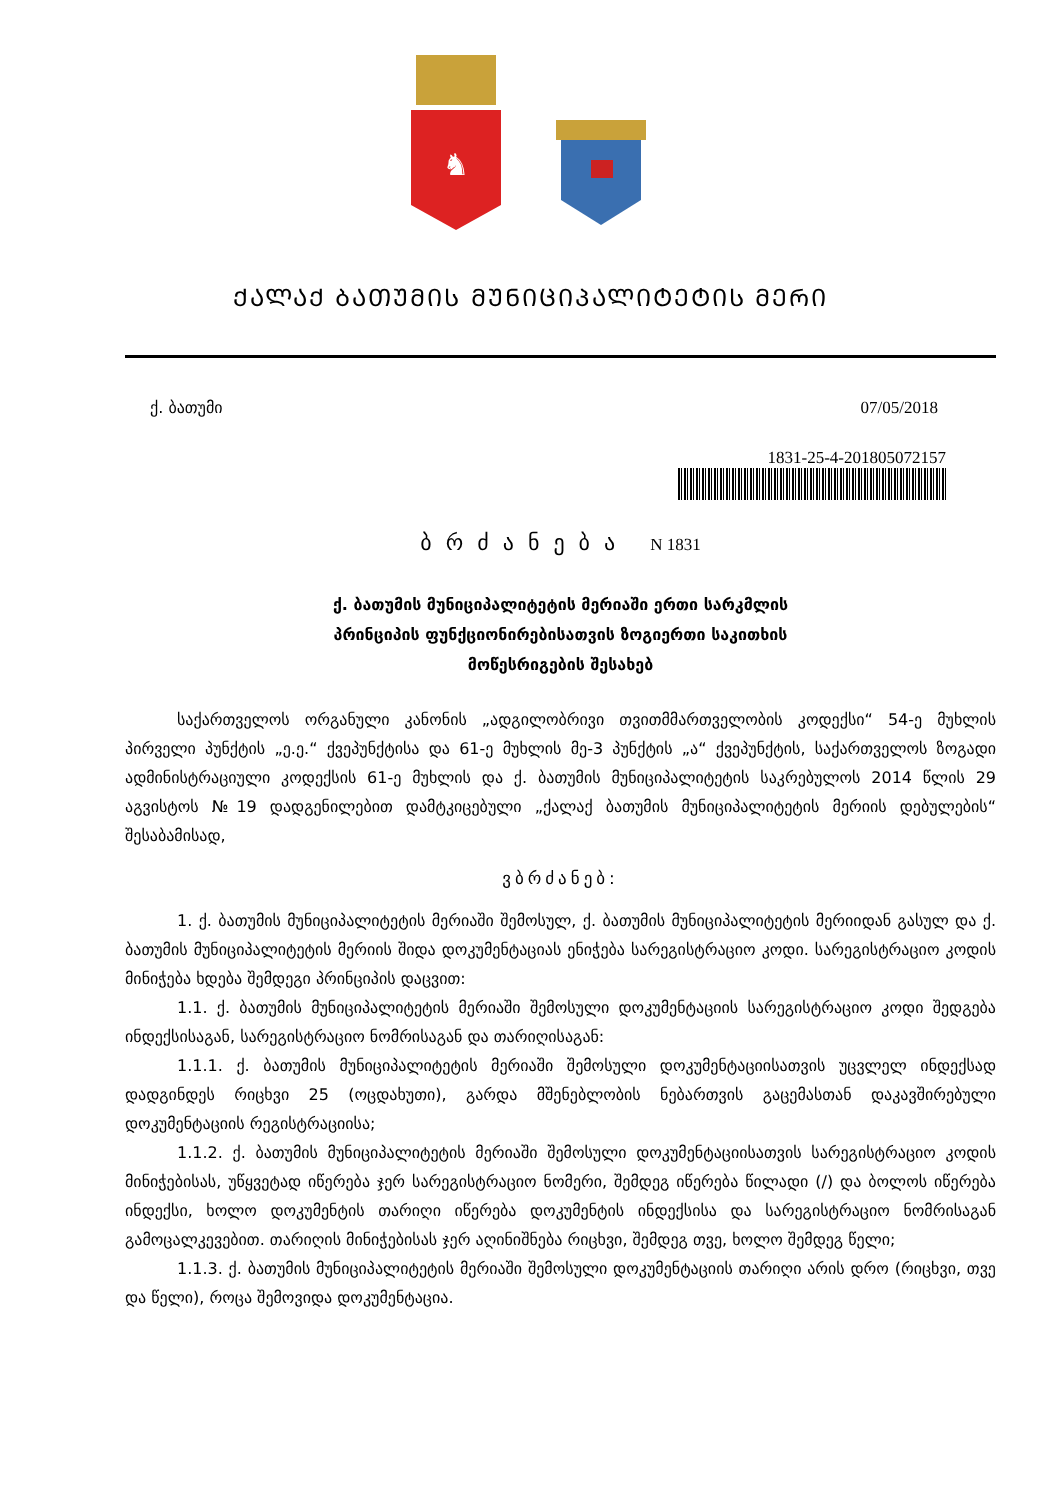♞
ᲥᲐᲚᲐᲥ ᲑᲐᲗᲣᲛᲘᲡ ᲛᲣᲜᲘᲪᲘᲞᲐᲚᲘᲢᲔᲢᲘᲡ ᲛᲔᲠᲘ
ქ. ბათუმი 07/05/2018
1831-25-4-201805072157
ბრძანება N 1831
ქ. ბათუმის მუნიციპალიტეტის მერიაში ერთი სარკმლის
პრინციპის ფუნქციონირებისათვის ზოგიერთი საკითხის
მოწესრიგების შესახებ
საქართველოს ორგანული კანონის „ადგილობრივი თვითმმართველობის კოდექსი“ 54-ე მუხლის პირველი პუნქტის „ე.ე.“ ქვეპუნქტისა და 61-ე მუხლის მე-3 პუნქტის „ა“ ქვეპუნქტის, საქართველოს ზოგადი ადმინისტრაციული კოდექსის 61-ე მუხლის და ქ. ბათუმის მუნიციპალიტეტის საკრებულოს 2014 წლის 29 აგვისტოს №19 დადგენილებით დამტკიცებული „ქალაქ ბათუმის მუნიციპალიტეტის მერიის დებულების“ შესაბამისად,
ვბრძანებ:
1. ქ. ბათუმის მუნიციპალიტეტის მერიაში შემოსულ, ქ. ბათუმის მუნიციპალიტეტის მერიიდან გასულ და ქ. ბათუმის მუნიციპალიტეტის მერიის შიდა დოკუმენტაციას ენიჭება სარეგისტრაციო კოდი. სარეგისტრაციო კოდის მინიჭება ხდება შემდეგი პრინციპის დაცვით:
1.1. ქ. ბათუმის მუნიციპალიტეტის მერიაში შემოსული დოკუმენტაციის სარეგისტრაციო კოდი შედგება ინდექსისაგან, სარეგისტრაციო ნომრისაგან და თარიღისაგან:
1.1.1. ქ. ბათუმის მუნიციპალიტეტის მერიაში შემოსული დოკუმენტაციისათვის უცვლელ ინდექსად დადგინდეს რიცხვი 25 (ოცდახუთი), გარდა მშენებლობის ნებართვის გაცემასთან დაკავშირებული დოკუმენტაციის რეგისტრაციისა;
1.1.2. ქ. ბათუმის მუნიციპალიტეტის მერიაში შემოსული დოკუმენტაციისათვის სარეგისტრაციო კოდის მინიჭებისას, უწყვეტად იწერება ჯერ სარეგისტრაციო ნომერი, შემდეგ იწერება წილადი (/) და ბოლოს იწერება ინდექსი, ხოლო დოკუმენტის თარიღი იწერება დოკუმენტის ინდექსისა და სარეგისტრაციო ნომრისაგან გამოცალკევებით. თარიღის მინიჭებისას ჯერ აღინიშნება რიცხვი, შემდეგ თვე, ხოლო შემდეგ წელი;
1.1.3. ქ. ბათუმის მუნიციპალიტეტის მერიაში შემოსული დოკუმენტაციის თარიღი არის დრო (რიცხვი, თვე და წელი), როცა შემოვიდა დოკუმენტაცია.